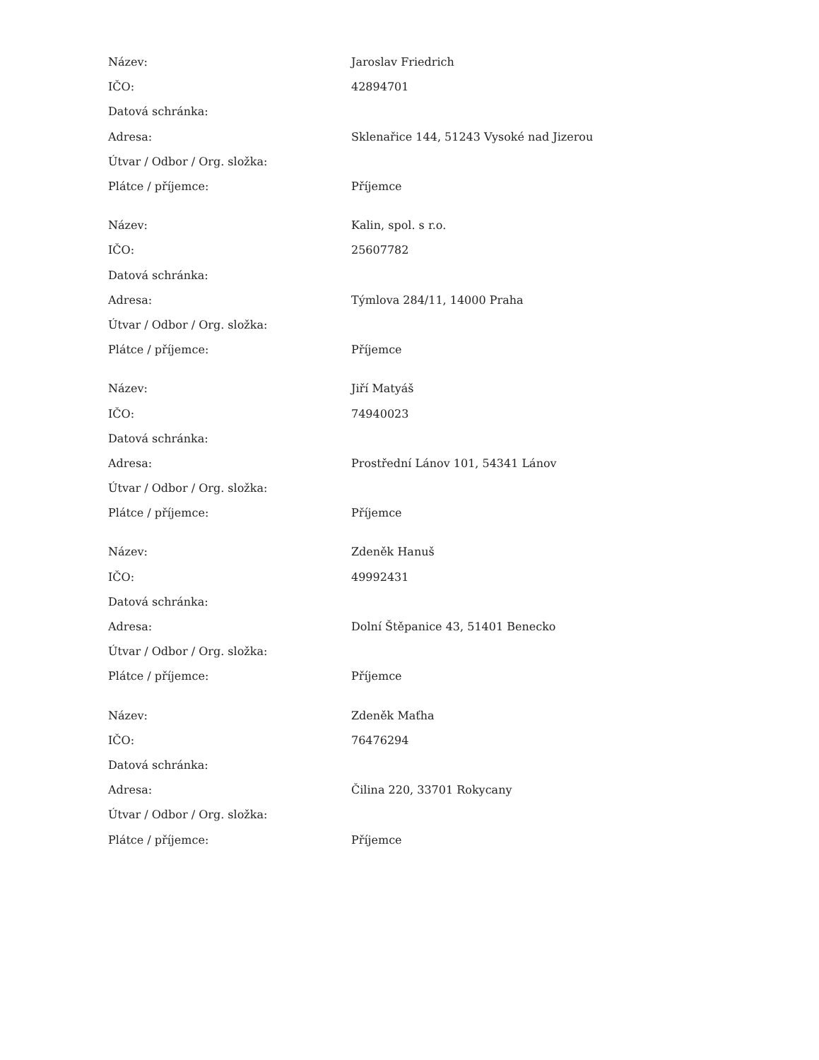| Název: | Jaroslav Friedrich |
| IČO: | 42894701 |
| Datová schránka: | |
| Adresa: | Sklenařice 144, 51243 Vysoké nad Jizerou |
| Útvar / Odbor / Org. složka: | |
| Plátce / příjemce: | Příjemce |
| Název: | Kalin, spol. s r.o. |
| IČO: | 25607782 |
| Datová schránka: | |
| Adresa: | Týmlova 284/11, 14000 Praha |
| Útvar / Odbor / Org. složka: | |
| Plátce / příjemce: | Příjemce |
| Název: | Jiří Matyáš |
| IČO: | 74940023 |
| Datová schránka: | |
| Adresa: | Prostřední Lánov 101, 54341 Lánov |
| Útvar / Odbor / Org. složka: | |
| Plátce / příjemce: | Příjemce |
| Název: | Zdeněk Hanuš |
| IČO: | 49992431 |
| Datová schránka: | |
| Adresa: | Dolní Štěpanice 43, 51401 Benecko |
| Útvar / Odbor / Org. složka: | |
| Plátce / příjemce: | Příjemce |
| Název: | Zdeněk Maťha |
| IČO: | 76476294 |
| Datová schránka: | |
| Adresa: | Čilina 220, 33701 Rokycany |
| Útvar / Odbor / Org. složka: | |
| Plátce / příjemce: | Příjemce |